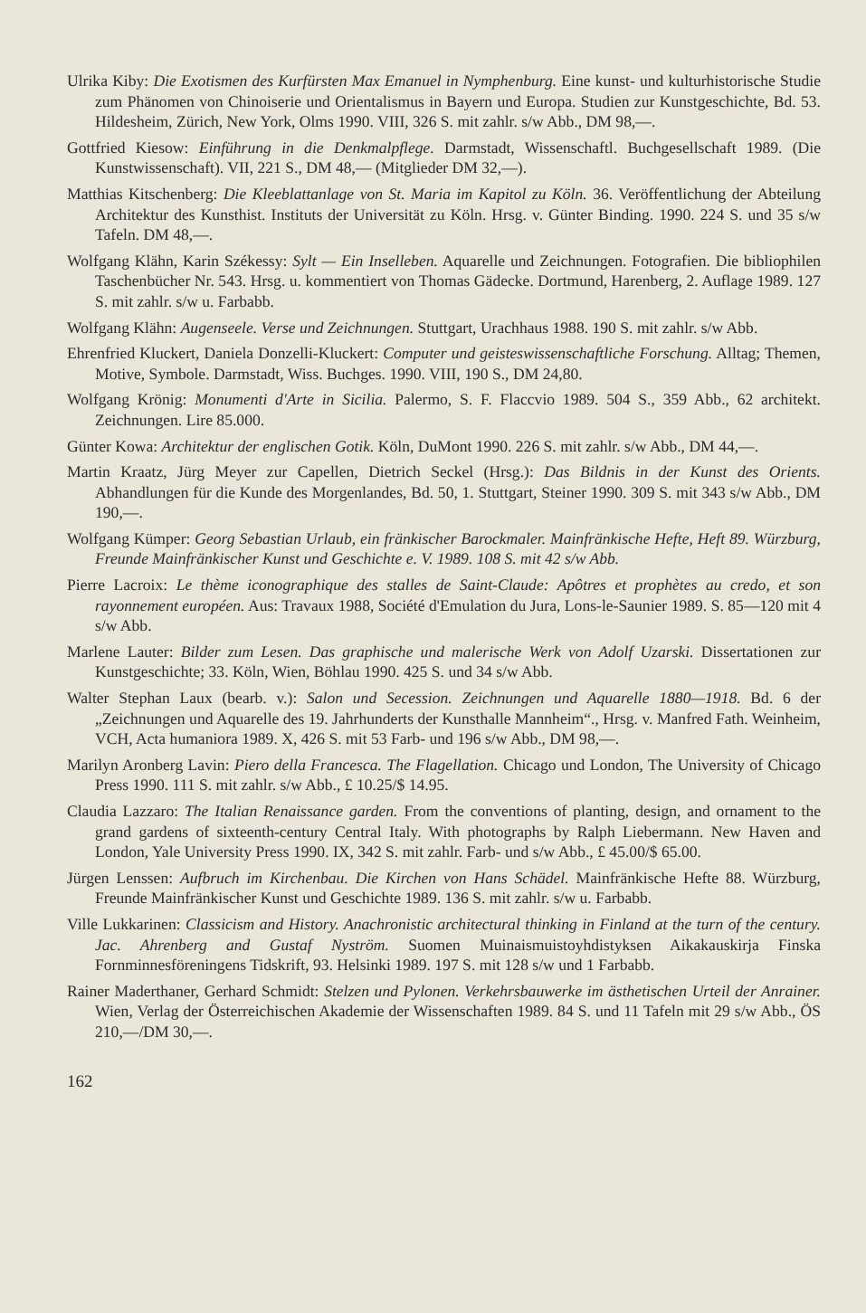Ulrika Kiby: Die Exotismen des Kurfürsten Max Emanuel in Nymphenburg. Eine kunst- und kulturhistorische Studie zum Phänomen von Chinoiserie und Orientalismus in Bayern und Europa. Studien zur Kunstgeschichte, Bd. 53. Hildesheim, Zürich, New York, Olms 1990. VIII, 326 S. mit zahlr. s/w Abb., DM 98,—.
Gottfried Kiesow: Einführung in die Denkmalpflege. Darmstadt, Wissenschaftl. Buchgesellschaft 1989. (Die Kunstwissenschaft). VII, 221 S., DM 48,— (Mitglieder DM 32,—).
Matthias Kitschenberg: Die Kleeblattanlage von St. Maria im Kapitol zu Köln. 36. Veröffentlichung der Abteilung Architektur des Kunsthist. Instituts der Universität zu Köln. Hrsg. v. Günter Binding. 1990. 224 S. und 35 s/w Tafeln. DM 48,—.
Wolfgang Klähn, Karin Székessy: Sylt — Ein Inselleben. Aquarelle und Zeichnungen. Fotografien. Die bibliophilen Taschenbücher Nr. 543. Hrsg. u. kommentiert von Thomas Gädecke. Dortmund, Harenberg, 2. Auflage 1989. 127 S. mit zahlr. s/w u. Farbabb.
Wolfgang Klähn: Augenseele. Verse und Zeichnungen. Stuttgart, Urachhaus 1988. 190 S. mit zahlr. s/w Abb.
Ehrenfried Kluckert, Daniela Donzelli-Kluckert: Computer und geisteswissenschaftliche Forschung. Alltag; Themen, Motive, Symbole. Darmstadt, Wiss. Buchges. 1990. VIII, 190 S., DM 24,80.
Wolfgang Krönig: Monumenti d'Arte in Sicilia. Palermo, S. F. Flaccvio 1989. 504 S., 359 Abb., 62 architekt. Zeichnungen. Lire 85.000.
Günter Kowa: Architektur der englischen Gotik. Köln, DuMont 1990. 226 S. mit zahlr. s/w Abb., DM 44,—.
Martin Kraatz, Jürg Meyer zur Capellen, Dietrich Seckel (Hrsg.): Das Bildnis in der Kunst des Orients. Abhandlungen für die Kunde des Morgenlandes, Bd. 50, 1. Stuttgart, Steiner 1990. 309 S. mit 343 s/w Abb., DM 190,—.
Wolfgang Kümper: Georg Sebastian Urlaub, ein fränkischer Barockmaler. Mainfränkische Hefte, Heft 89. Würzburg, Freunde Mainfränkischer Kunst und Geschichte e. V. 1989. 108 S. mit 42 s/w Abb.
Pierre Lacroix: Le thème iconographique des stalles de Saint-Claude: Apôtres et prophètes au credo, et son rayonnement européen. Aus: Travaux 1988, Société d'Emulation du Jura, Lons-le-Saunier 1989. S. 85—120 mit 4 s/w Abb.
Marlene Lauter: Bilder zum Lesen. Das graphische und malerische Werk von Adolf Uzarski. Dissertationen zur Kunstgeschichte; 33. Köln, Wien, Böhlau 1990. 425 S. und 34 s/w Abb.
Walter Stephan Laux (bearb. v.): Salon und Secession. Zeichnungen und Aquarelle 1880—1918. Bd. 6 der „Zeichnungen und Aquarelle des 19. Jahrhunderts der Kunsthalle Mannheim“., Hrsg. v. Manfred Fath. Weinheim, VCH, Acta humaniora 1989. X, 426 S. mit 53 Farb- und 196 s/w Abb., DM 98,—.
Marilyn Aronberg Lavin: Piero della Francesca. The Flagellation. Chicago und London, The University of Chicago Press 1990. 111 S. mit zahlr. s/w Abb., £ 10.25/$ 14.95.
Claudia Lazzaro: The Italian Renaissance garden. From the conventions of planting, design, and ornament to the grand gardens of sixteenth-century Central Italy. With photographs by Ralph Liebermann. New Haven and London, Yale University Press 1990. IX, 342 S. mit zahlr. Farb- und s/w Abb., £ 45.00/$ 65.00.
Jürgen Lenssen: Aufbruch im Kirchenbau. Die Kirchen von Hans Schädel. Mainfränkische Hefte 88. Würzburg, Freunde Mainfränkischer Kunst und Geschichte 1989. 136 S. mit zahlr. s/w u. Farbabb.
Ville Lukkarinen: Classicism and History. Anachronistic architectural thinking in Finland at the turn of the century. Jac. Ahrenberg and Gustaf Nyström. Suomen Muinaismuistoyhdistyksen Aikakauskirja Finska Fornminnesföreningens Tidskrift, 93. Helsinki 1989. 197 S. mit 128 s/w und 1 Farbabb.
Rainer Maderthaner, Gerhard Schmidt: Stelzen und Pylonen. Verkehrsbauwerke im ästhetischen Urteil der Anrainer. Wien, Verlag der Österreichischen Akademie der Wissenschaften 1989. 84 S. und 11 Tafeln mit 29 s/w Abb., ÖS 210,—/DM 30,—.
162